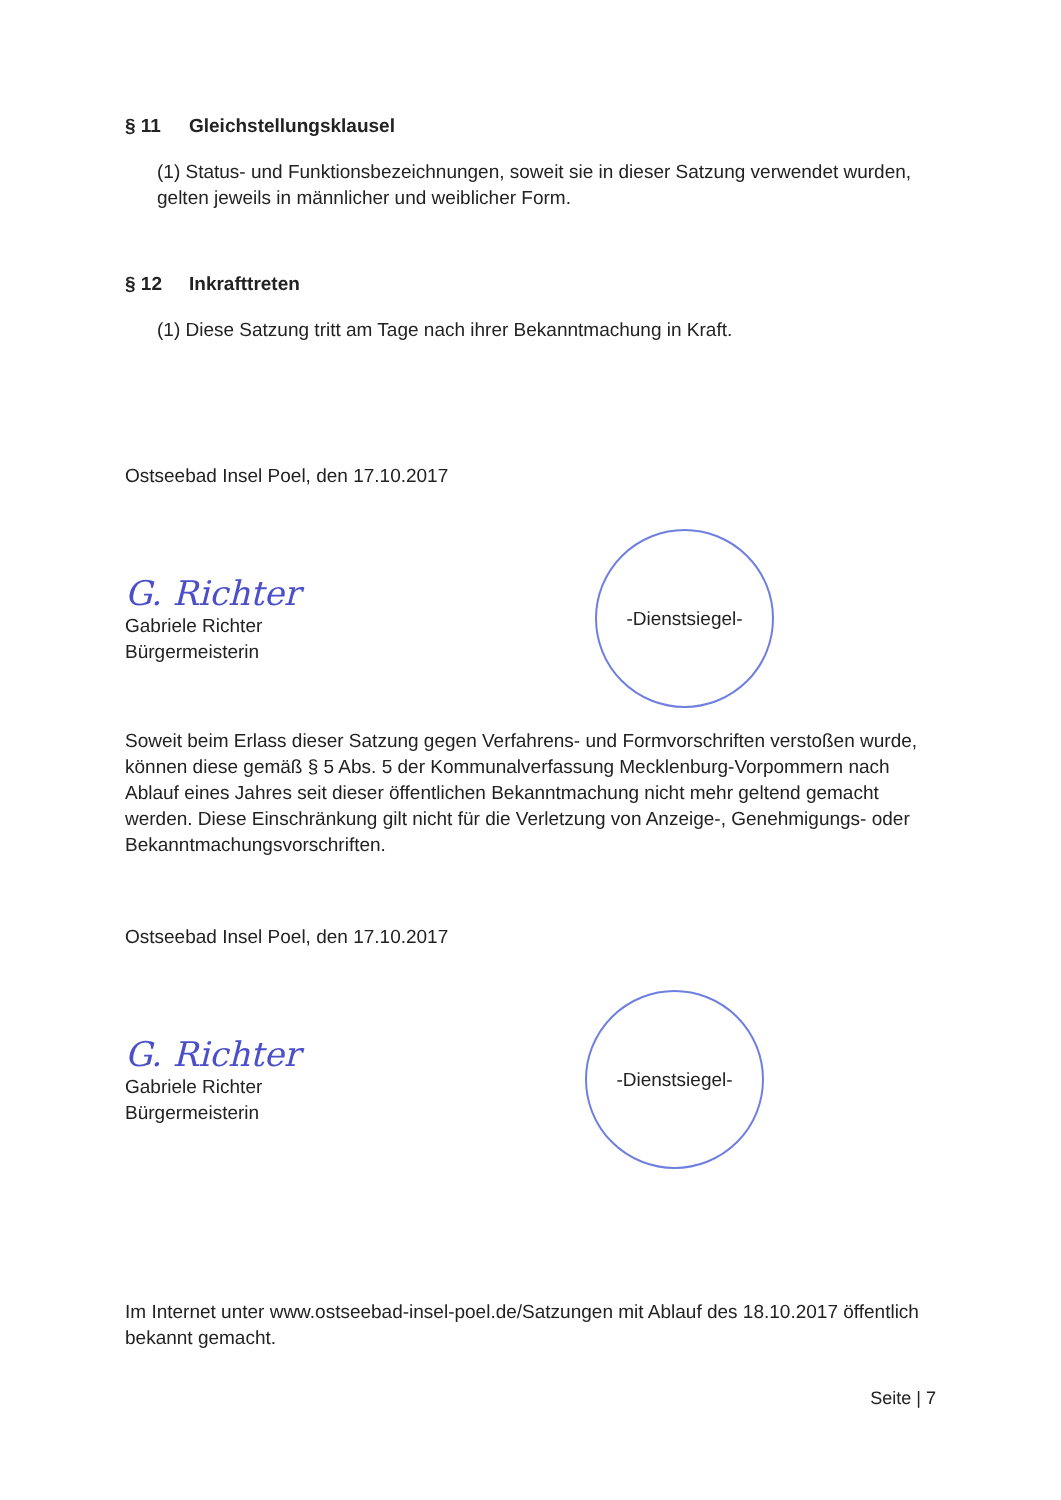§ 11 Gleichstellungsklausel
(1) Status- und Funktionsbezeichnungen, soweit sie in dieser Satzung verwendet wurden, gelten jeweils in männlicher und weiblicher Form.
§ 12 Inkrafttreten
(1) Diese Satzung tritt am Tage nach ihrer Bekanntmachung in Kraft.
Ostseebad Insel Poel, den 17.10.2017
G. Richter
Gabriele Richter
Bürgermeisterin
-Dienstsiegel-
Soweit beim Erlass dieser Satzung gegen Verfahrens- und Formvorschriften verstoßen wurde, können diese gemäß § 5 Abs. 5 der Kommunalverfassung Mecklenburg-Vorpommern nach Ablauf eines Jahres seit dieser öffentlichen Bekanntmachung nicht mehr geltend gemacht werden. Diese Einschränkung gilt nicht für die Verletzung von Anzeige-, Genehmigungs- oder Bekanntmachungsvorschriften.
Ostseebad Insel Poel, den 17.10.2017
G. Richter
Gabriele Richter
Bürgermeisterin
-Dienstsiegel-
Im Internet unter www.ostseebad-insel-poel.de/Satzungen mit Ablauf des 18.10.2017 öffentlich bekannt gemacht.
Seite | 7